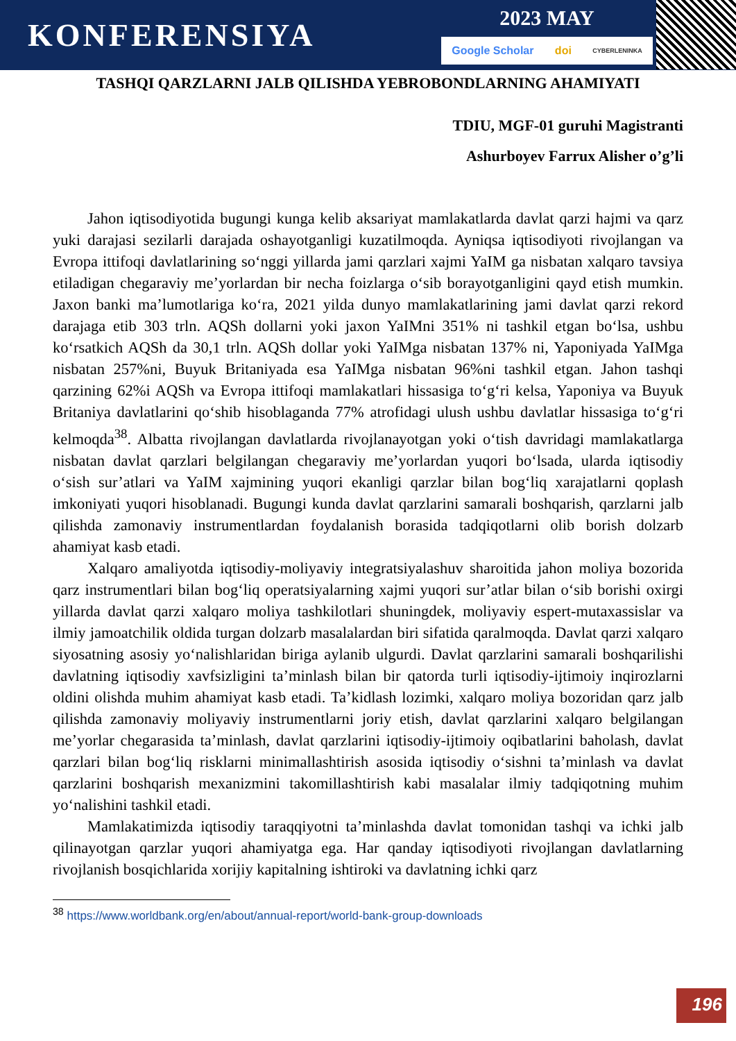KONFERENSIYA
2023 MAY
Google Scholar doi CYBERLENINKA
TASHQI QARZLARNI JALB QILISHDA YEBROBONDLARNING AHAMIYATI
TDIU, MGF-01 guruhi Magistranti
Ashurboyev Farrux Alisher o’g’li
Jahon iqtisodiyotida bugungi kunga kelib aksariyat mamlakatlarda davlat qarzi hajmi va qarz yuki darajasi sezilarli darajada oshayotganligi kuzatilmoqda. Ayniqsa iqtisodiyoti rivojlangan va Evropa ittifoqi davlatlarining so‘nggi yillarda jami qarzlari xajmi YaIM ga nisbatan xalqaro tavsiya etiladigan chegaraviy me’yorlardan bir necha foizlarga o‘sib borayotganligini qayd etish mumkin. Jaxon banki ma’lumotlariga ko‘ra, 2021 yilda dunyo mamlakatlarining jami davlat qarzi rekord darajaga etib 303 trln. AQSh dollarni yoki jaxon YaIMni 351% ni tashkil etgan bo‘lsa, ushbu ko‘rsatkich AQSh da 30,1 trln. AQSh dollar yoki YaIMga nisbatan 137% ni, Yaponiyada YaIMga nisbatan 257%ni, Buyuk Britaniyada esa YaIMga nisbatan 96%ni tashkil etgan. Jahon tashqi qarzining 62%i AQSh va Evropa ittifoqi mamlakatlari hissasiga to‘g‘ri kelsa, Yaponiya va Buyuk Britaniya davlatlarini qo‘shib hisoblaganda 77% atrofidagi ulush ushbu davlatlar hissasiga to‘g‘ri kelmoqda<sup>38</sup>. Albatta rivojlangan davlatlarda rivojlanayotgan yoki o‘tish davridagi mamlakatlarga nisbatan davlat qarzlari belgilangan chegaraviy me’yorlardan yuqori bo‘lsada, ularda iqtisodiy o‘sish sur’atlari va YaIM xajmining yuqori ekanligi qarzlar bilan bog‘liq xarajatlarni qoplash imkoniyati yuqori hisoblanadi. Bugungi kunda davlat qarzlarini samarali boshqarish, qarzlarni jalb qilishda zamonaviy instrumentlardan foydalanish borasida tadqiqotlarni olib borish dolzarb ahamiyat kasb etadi.
Xalqaro amaliyotda iqtisodiy-moliyaviy integratsiyalashuv sharoitida jahon moliya bozorida qarz instrumentlari bilan bog‘liq operatsiyalarning xajmi yuqori sur’atlar bilan o‘sib borishi oxirgi yillarda davlat qarzi xalqaro moliya tashkilotlari shuningdek, moliyaviy espert-mutaxassislar va ilmiy jamoatchilik oldida turgan dolzarb masalalardan biri sifatida qaralmoqda. Davlat qarzi xalqaro siyosatning asosiy yo‘nalishlaridan biriga aylanib ulgurdi. Davlat qarzlarini samarali boshqarilishi davlatning iqtisodiy xavfsizligini ta’minlash bilan bir qatorda turli iqtisodiy-ijtimoiy inqirozlarni oldini olishda muhim ahamiyat kasb etadi. Ta’kidlash lozimki, xalqaro moliya bozoridan qarz jalb qilishda zamonaviy moliyaviy instrumentlarni joriy etish, davlat qarzlarini xalqaro belgilangan me’yorlar chegarasida ta’minlash, davlat qarzlarini iqtisodiy-ijtimoiy oqibatlarini baholash, davlat qarzlari bilan bog‘liq risklarni minimallashtirish asosida iqtisodiy o‘sishni ta’minlash va davlat qarzlarini boshqarish mexanizmini takomillashtirish kabi masalalar ilmiy tadqiqotning muhim yo‘nalishini tashkil etadi.
Mamlakatimizda iqtisodiy taraqqiyotni ta’minlashda davlat tomonidan tashqi va ichki jalb qilinayotgan qarzlar yuqori ahamiyatga ega. Har qanday iqtisodiyoti rivojlangan davlatlarning rivojlanish bosqichlarida xorijiy kapitalning ishtiroki va davlatning ichki qarz
<sup>38</sup> https://www.worldbank.org/en/about/annual-report/world-bank-group-downloads
196